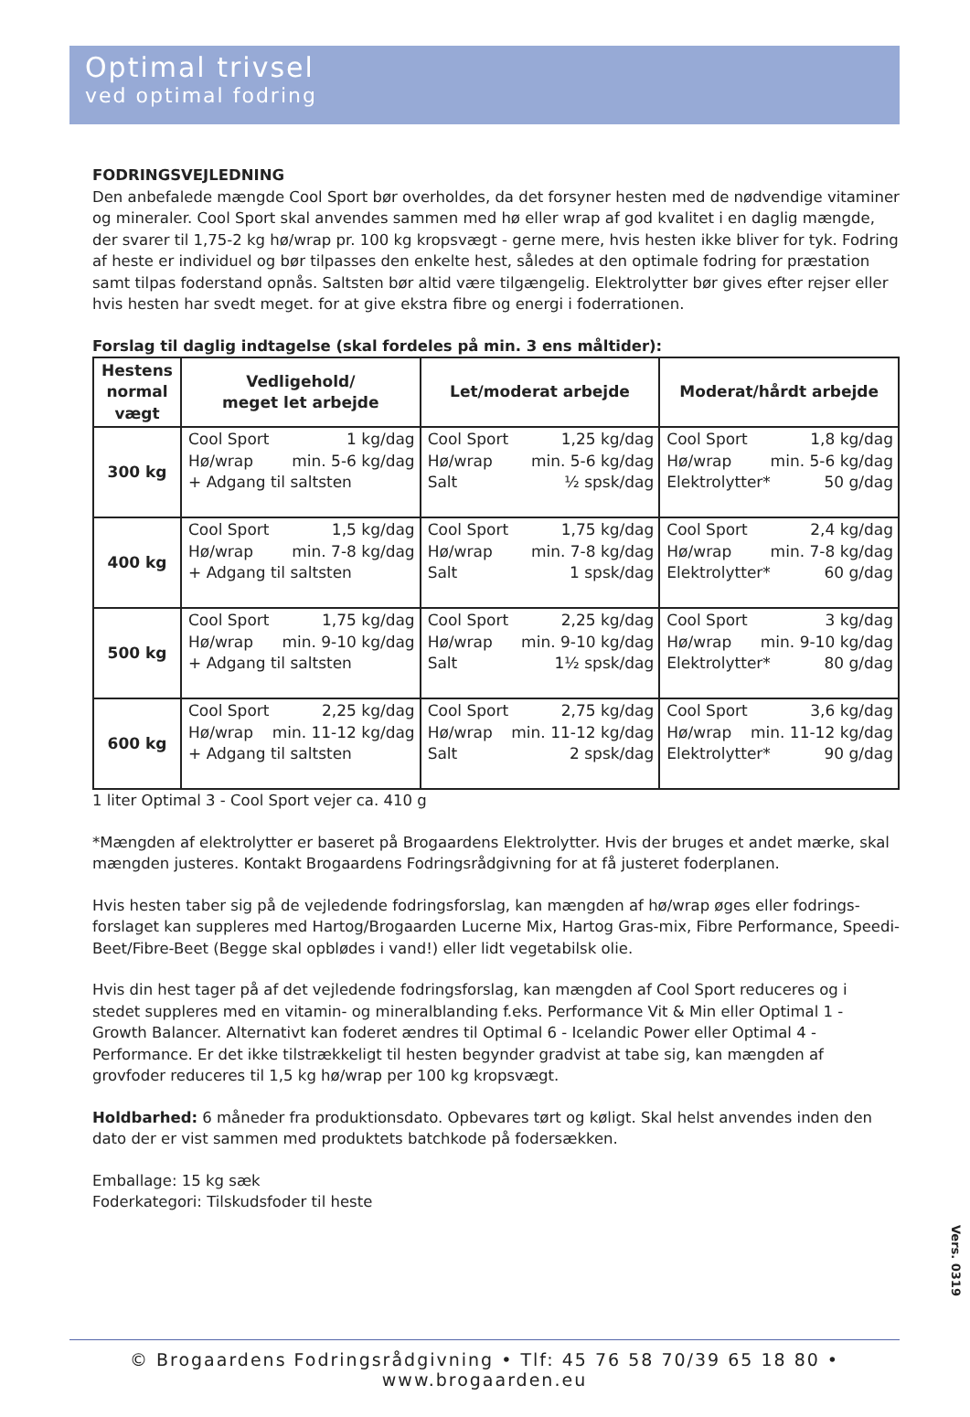Optimal trivsel
ved optimal fodring
FODRINGSVEJLEDNING
Den anbefalede mængde Cool Sport bør overholdes, da det forsyner hesten med de nødvendige vitaminer og mineraler. Cool Sport skal anvendes sammen med hø eller wrap af god kvalitet i en daglig mængde, der svarer til 1,75-2 kg hø/wrap pr. 100 kg kropsvægt - gerne mere, hvis hesten ikke bliver for tyk. Fodring af heste er individuel og bør tilpasses den enkelte hest, således at den optimale fodring for præstation samt tilpas foderstand opnås. Saltsten bør altid være tilgængelig. Elektrolytter bør gives efter rejser eller hvis hesten har svedt meget. for at give ekstra fibre og energi i foderrationen.
Forslag til daglig indtagelse (skal fordeles på min. 3 ens måltider):
| Hestens normal vægt | Vedligehold/ meget let arbejde | Let/moderat arbejde | Moderat/hårdt arbejde |
| --- | --- | --- | --- |
| 300 kg | Cool Sport 1 kg/dag Hø/wrap min. 5-6 kg/dag + Adgang til saltsten | Cool Sport 1,25 kg/dag Hø/wrap min. 5-6 kg/dag Salt ½ spsk/dag | Cool Sport 1,8 kg/dag Hø/wrap min. 5-6 kg/dag Elektrolytter* 50 g/dag |
| 400 kg | Cool Sport 1,5 kg/dag Hø/wrap min. 7-8 kg/dag + Adgang til saltsten | Cool Sport 1,75 kg/dag Hø/wrap min. 7-8 kg/dag Salt 1 spsk/dag | Cool Sport 2,4 kg/dag Hø/wrap min. 7-8 kg/dag Elektrolytter* 60 g/dag |
| 500 kg | Cool Sport 1,75 kg/dag Hø/wrap min. 9-10 kg/dag + Adgang til saltsten | Cool Sport 2,25 kg/dag Hø/wrap min. 9-10 kg/dag Salt 1½ spsk/dag | Cool Sport 3 kg/dag Hø/wrap min. 9-10 kg/dag Elektrolytter* 80 g/dag |
| 600 kg | Cool Sport 2,25 kg/dag Hø/wrap min. 11-12 kg/dag + Adgang til saltsten | Cool Sport 2,75 kg/dag Hø/wrap min. 11-12 kg/dag Salt 2 spsk/dag | Cool Sport 3,6 kg/dag Hø/wrap min. 11-12 kg/dag Elektrolytter* 90 g/dag |
1 liter Optimal 3 - Cool Sport vejer ca. 410 g
*Mængden af elektrolytter er baseret på Brogaardens Elektrolytter. Hvis der bruges et andet mærke, skal mængden justeres. Kontakt Brogaardens Fodringsrådgivning for at få justeret foderplanen.
Hvis hesten taber sig på de vejledende fodringsforslag, kan mængden af hø/wrap øges eller fodrings-forslaget kan suppleres med Hartog/Brogaarden Lucerne Mix, Hartog Gras-mix, Fibre Performance, Speedi-Beet/Fibre-Beet (Begge skal opblødes i vand!) eller lidt vegetabilsk olie.
Hvis din hest tager på af det vejledende fodringsforslag, kan mængden af Cool Sport reduceres og i stedet suppleres med en vitamin- og mineralblanding f.eks. Performance Vit & Min eller Optimal 1 - Growth Balancer. Alternativt kan foderet ændres til Optimal 6 - Icelandic Power eller Optimal 4 - Performance. Er det ikke tilstrækkeligt til hesten begynder gradvist at tabe sig, kan mængden af grovfoder reduceres til 1,5 kg hø/wrap per 100 kg kropsvægt.
Holdbarhed: 6 måneder fra produktionsdato. Opbevares tørt og køligt. Skal helst anvendes inden den dato der er vist sammen med produktets batchkode på fodersækken.
Emballage: 15 kg sæk
Foderkategori: Tilskudsfoder til heste
Vers. 0319
© Brogaardens Fodringsrådgivning • Tlf: 45 76 58 70/39 65 18 80 • www.brogaarden.eu